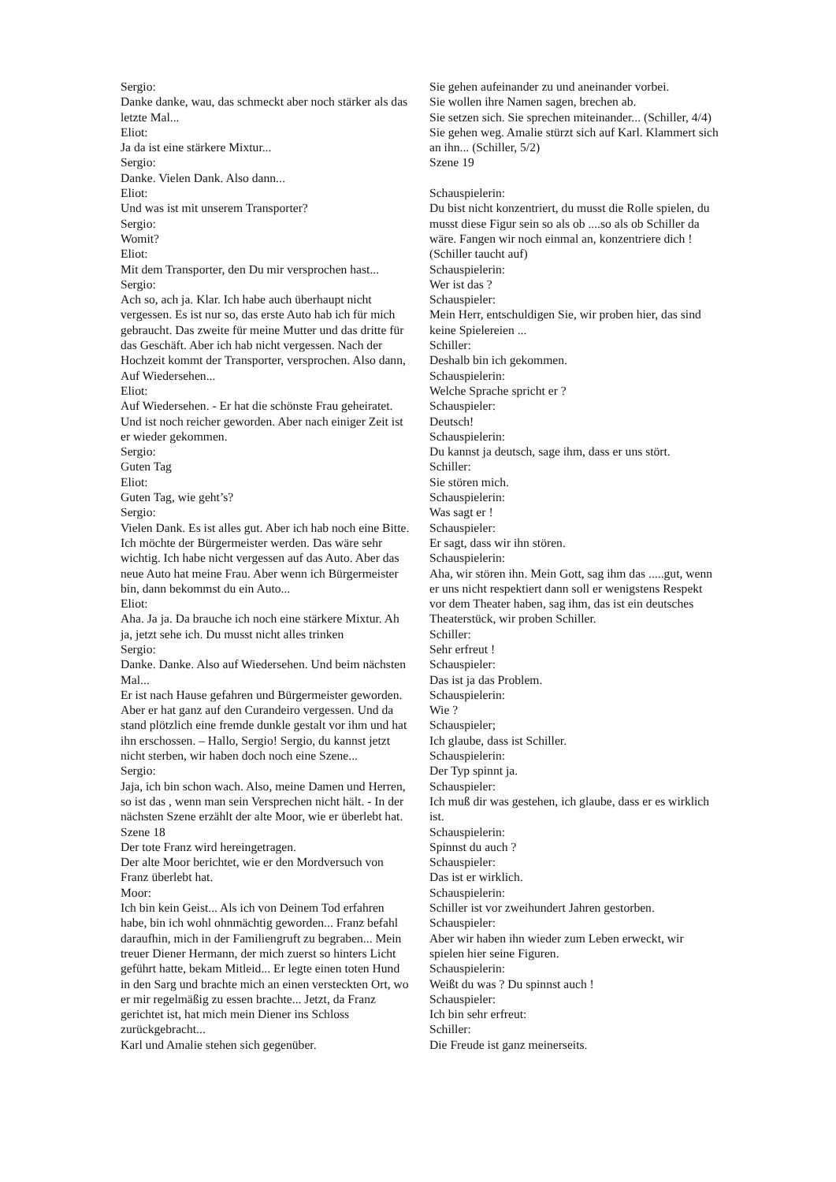Sergio:
Danke danke, wau, das schmeckt aber noch stärker als das letzte Mal...
Eliot:
Ja da ist eine stärkere Mixtur...
Sergio:
Danke. Vielen Dank. Also dann...
Eliot:
Und was ist mit unserem Transporter?
Sergio:
Womit?
Eliot:
Mit dem Transporter, den Du mir versprochen hast...
Sergio:
Ach so, ach ja. Klar. Ich habe auch überhaupt nicht vergessen. Es ist nur so, das erste Auto hab ich für mich gebraucht. Das zweite für meine Mutter und das dritte für das Geschäft. Aber ich hab nicht vergessen. Nach der Hochzeit kommt der Transporter, versprochen. Also dann, Auf Wiedersehen...
Eliot:
Auf Wiedersehen. - Er hat die schönste Frau geheiratet. Und ist noch reicher geworden. Aber nach einiger Zeit ist er wieder gekommen.
Sergio:
Guten Tag
Eliot:
Guten Tag, wie geht’s?
Sergio:
Vielen Dank. Es ist alles gut. Aber ich hab noch eine Bitte. Ich möchte der Bürgermeister werden. Das wäre sehr wichtig. Ich habe nicht vergessen auf das Auto. Aber das neue Auto hat meine Frau. Aber wenn ich Bürgermeister bin, dann bekommst du ein Auto...
Eliot:
Aha. Ja ja. Da brauche ich noch eine stärkere Mixtur. Ah ja, jetzt sehe ich. Du musst nicht alles trinken
Sergio:
Danke. Danke. Also auf Wiedersehen. Und beim nächsten Mal...
Er ist nach Hause gefahren und Bürgermeister geworden. Aber er hat ganz auf den Curandeiro vergessen. Und da stand plötzlich eine fremde dunkle gestalt vor ihm und hat ihn erschossen. – Hallo, Sergio! Sergio, du kannst jetzt nicht sterben, wir haben doch noch eine Szene...
Sergio:
Jaja, ich bin schon wach. Also, meine Damen und Herren, so ist das , wenn man sein Versprechen nicht hält. - In der nächsten Szene erzählt der alte Moor, wie er überlebt hat.
Szene 18
Der tote Franz wird hereingetragen.
Der alte Moor berichtet, wie er den Mordversuch von Franz überlebt hat.
Moor:
Ich bin kein Geist... Als ich von Deinem Tod erfahren habe, bin ich wohl ohnmächtig geworden... Franz befahl daraufhin, mich in der Familiengruft zu begraben... Mein treuer Diener Hermann, der mich zuerst so hinters Licht geführt hatte, bekam Mitleid... Er legte einen toten Hund in den Sarg und brachte mich an einen versteckten Ort, wo er mir regelmäßig zu essen brachte... Jetzt, da Franz gerichtet ist, hat mich mein Diener ins Schloss zurückgebracht...
Karl und Amalie stehen sich gegenüber.
Sie gehen aufeinander zu und aneinander vorbei.
Sie wollen ihre Namen sagen, brechen ab.
Sie setzen sich. Sie sprechen miteinander... (Schiller, 4/4)
Sie gehen weg. Amalie stürzt sich auf Karl. Klammert sich an ihn... (Schiller, 5/2)
Szene 19
Schauspielerin:
Du bist nicht konzentriert, du musst die Rolle spielen, du musst diese Figur sein so als ob ....so als ob Schiller da wäre. Fangen wir noch einmal an, konzentriere dich !
(Schiller taucht auf)
Schauspielerin:
Wer ist das ?
Schauspieler:
Mein Herr, entschuldigen Sie, wir proben hier, das sind keine Spielereien ...
Schiller:
Deshalb bin ich gekommen.
Schauspielerin:
Welche Sprache spricht er ?
Schauspieler:
Deutsch!
Schauspielerin:
Du kannst ja deutsch, sage ihm, dass er uns stört.
Schiller:
Sie stören mich.
Schauspielerin:
Was sagt er !
Schauspieler:
Er sagt, dass wir ihn stören.
Schauspielerin:
Aha, wir stören ihn. Mein Gott, sag ihm das .....gut, wenn er uns nicht respektiert dann soll er wenigstens Respekt vor dem Theater haben, sag ihm, das ist ein deutsches Theaterstück, wir proben Schiller.
Schiller:
Sehr erfreut !
Schauspieler:
Das ist ja das Problem.
Schauspielerin:
Wie ?
Schauspieler;
Ich glaube, dass ist Schiller.
Schauspielerin:
Der Typ spinnt ja.
Schauspieler:
Ich muß dir was gestehen, ich glaube, dass er es wirklich ist.
Schauspielerin:
Spinnst du auch ?
Schauspieler:
Das ist er wirklich.
Schauspielerin:
Schiller ist vor zweihundert Jahren gestorben.
Schauspieler:
Aber wir haben ihn wieder zum Leben erweckt, wir spielen hier seine Figuren.
Schauspielerin:
Weißt du was ? Du spinnst auch !
Schauspieler:
Ich bin sehr erfreut:
Schiller:
Die Freude ist ganz meinerseits.